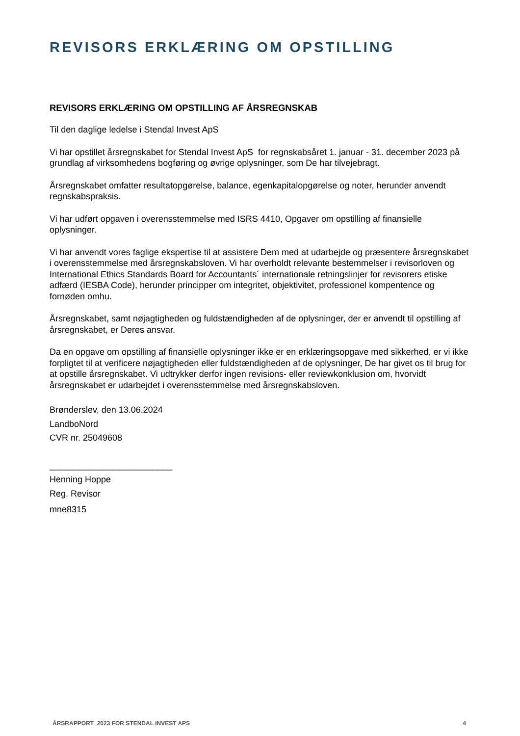REVISORS ERKLÆRING OM OPSTILLING
REVISORS ERKLÆRING OM OPSTILLING AF ÅRSREGNSKAB
Til den daglige ledelse i Stendal Invest ApS
Vi har opstillet årsregnskabet for Stendal Invest ApS for regnskabsåret 1. januar - 31. december 2023 på grundlag af virksomhedens bogføring og øvrige oplysninger, som De har tilvejebragt.
Årsregnskabet omfatter resultatopgørelse, balance, egenkapitalopgørelse og noter, herunder anvendt regnskabspraksis.
Vi har udført opgaven i overensstemmelse med ISRS 4410, Opgaver om opstilling af finansielle oplysninger.
Vi har anvendt vores faglige ekspertise til at assistere Dem med at udarbejde og præsentere årsregnskabet i overensstemmelse med årsregnskabsloven. Vi har overholdt relevante bestemmelser i revisorloven og International Ethics Standards Board for Accountants´ internationale retningslinjer for revisorers etiske adfærd (IESBA Code), herunder principper om integritet, objektivitet, professionel kompentence og fornøden omhu.
Årsregnskabet, samt nøjagtigheden og fuldstændigheden af de oplysninger, der er anvendt til opstilling af årsregnskabet, er Deres ansvar.
Da en opgave om opstilling af finansielle oplysninger ikke er en erklæringsopgave med sikkerhed, er vi ikke forpligtet til at verificere nøjagtigheden eller fuldstændigheden af de oplysninger, De har givet os til brug for at opstille årsregnskabet. Vi udtrykker derfor ingen revisions- eller reviewkonklusion om, hvorvidt årsregnskabet er udarbejdet i overensstemmelse med årsregnskabsloven.
Brønderslev, den 13.06.2024
LandboNord
CVR nr. 25049608
_________________________
Henning Hoppe
Reg. Revisor
mne8315
ÅRSRAPPORT 2023 FOR STENDAL INVEST APS 4